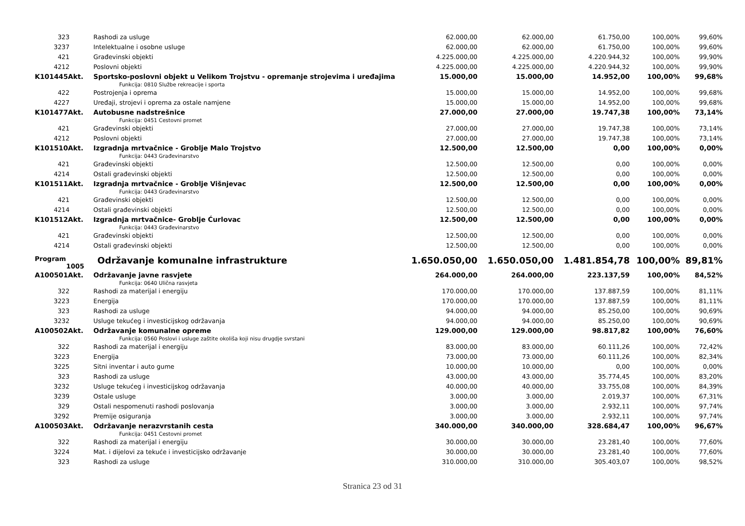| 323 | Rashodi za usluge | 62.000,00 | 62.000,00 | 61.750,00 | 100,00% | 99,60% |
| 3237 | Intelektualne i osobne usluge | 62.000,00 | 62.000,00 | 61.750,00 | 100,00% | 99,60% |
| 421 | Građevinski objekti | 4.225.000,00 | 4.225.000,00 | 4.220.944,32 | 100,00% | 99,90% |
| 4212 | Poslovni objekti | 4.225.000,00 | 4.225.000,00 | 4.220.944,32 | 100,00% | 99,90% |
| K101445Akt. | Sportsko-poslovni objekt u Velikom Trojstvu - opremanje strojevima i uređajima | 15.000,00 | 15.000,00 | 14.952,00 | 100,00% | 99,68% |
| | Funkcija: 0810 Službe rekreacije i sporta | | | | | |
| 422 | Postrojenja i oprema | 15.000,00 | 15.000,00 | 14.952,00 | 100,00% | 99,68% |
| 4227 | Uređaji, strojevi i oprema za ostale namjene | 15.000,00 | 15.000,00 | 14.952,00 | 100,00% | 99,68% |
| K101477Akt. | Autobusne nadstrešnice | 27.000,00 | 27.000,00 | 19.747,38 | 100,00% | 73,14% |
| | Funkcija: 0451 Cestovni promet | | | | | |
| 421 | Građevinski objekti | 27.000,00 | 27.000,00 | 19.747,38 | 100,00% | 73,14% |
| 4212 | Poslovni objekti | 27.000,00 | 27.000,00 | 19.747,38 | 100,00% | 73,14% |
| K101510Akt. | Izgradnja mrtvačnice - Groblje Malo Trojstvo | 12.500,00 | 12.500,00 | 0,00 | 100,00% | 0,00% |
| | Funkcija: 0443 Građevinarstvo | | | | | |
| 421 | Građevinski objekti | 12.500,00 | 12.500,00 | 0,00 | 100,00% | 0,00% |
| 4214 | Ostali građevinski objekti | 12.500,00 | 12.500,00 | 0,00 | 100,00% | 0,00% |
| K101511Akt. | Izgradnja mrtvačnice - Groblje Višnjevac | 12.500,00 | 12.500,00 | 0,00 | 100,00% | 0,00% |
| | Funkcija: 0443 Građevinarstvo | | | | | |
| 421 | Građevinski objekti | 12.500,00 | 12.500,00 | 0,00 | 100,00% | 0,00% |
| 4214 | Ostali građevinski objekti | 12.500,00 | 12.500,00 | 0,00 | 100,00% | 0,00% |
| K101512Akt. | Izgradnja mrtvačnice- Groblje Ćurlovac | 12.500,00 | 12.500,00 | 0,00 | 100,00% | 0,00% |
| | Funkcija: 0443 Građevinarstvo | | | | | |
| 421 | Građevinski objekti | 12.500,00 | 12.500,00 | 0,00 | 100,00% | 0,00% |
| 4214 | Ostali građevinski objekti | 12.500,00 | 12.500,00 | 0,00 | 100,00% | 0,00% |
| Program 1005 | Održavanje komunalne infrastrukture | 1.650.050,00 | 1.650.050,00 | 1.481.854,78 | 100,00% | 89,81% |
| A100501Akt. | Održavanje javne rasvjete | 264.000,00 | 264.000,00 | 223.137,59 | 100,00% | 84,52% |
| | Funkcija: 0640 Ulična rasvjeta | | | | | |
| 322 | Rashodi za materijal i energiju | 170.000,00 | 170.000,00 | 137.887,59 | 100,00% | 81,11% |
| 3223 | Energija | 170.000,00 | 170.000,00 | 137.887,59 | 100,00% | 81,11% |
| 323 | Rashodi za usluge | 94.000,00 | 94.000,00 | 85.250,00 | 100,00% | 90,69% |
| 3232 | Usluge tekućeg i investicijskog održavanja | 94.000,00 | 94.000,00 | 85.250,00 | 100,00% | 90,69% |
| A100502Akt. | Održavanje komunalne opreme | 129.000,00 | 129.000,00 | 98.817,82 | 100,00% | 76,60% |
| | Funkcija: 0560 Poslovi i usluge zaštite okoliša koji nisu drugdje svrstani | | | | | |
| 322 | Rashodi za materijal i energiju | 83.000,00 | 83.000,00 | 60.111,26 | 100,00% | 72,42% |
| 3223 | Energija | 73.000,00 | 73.000,00 | 60.111,26 | 100,00% | 82,34% |
| 3225 | Sitni inventar i auto gume | 10.000,00 | 10.000,00 | 0,00 | 100,00% | 0,00% |
| 323 | Rashodi za usluge | 43.000,00 | 43.000,00 | 35.774,45 | 100,00% | 83,20% |
| 3232 | Usluge tekućeg i investicijskog održavanja | 40.000,00 | 40.000,00 | 33.755,08 | 100,00% | 84,39% |
| 3239 | Ostale usluge | 3.000,00 | 3.000,00 | 2.019,37 | 100,00% | 67,31% |
| 329 | Ostali nespomenuti rashodi poslovanja | 3.000,00 | 3.000,00 | 2.932,11 | 100,00% | 97,74% |
| 3292 | Premije osiguranja | 3.000,00 | 3.000,00 | 2.932,11 | 100,00% | 97,74% |
| A100503Akt. | Održavanje nerazvrstanih cesta | 340.000,00 | 340.000,00 | 328.684,47 | 100,00% | 96,67% |
| | Funkcija: 0451 Cestovni promet | | | | | |
| 322 | Rashodi za materijal i energiju | 30.000,00 | 30.000,00 | 23.281,40 | 100,00% | 77,60% |
| 3224 | Mat. i dijelovi za tekuće i investicijsko održavanje | 30.000,00 | 30.000,00 | 23.281,40 | 100,00% | 77,60% |
| 323 | Rashodi za usluge | 310.000,00 | 310.000,00 | 305.403,07 | 100,00% | 98,52% |
Stranica 23 od 31